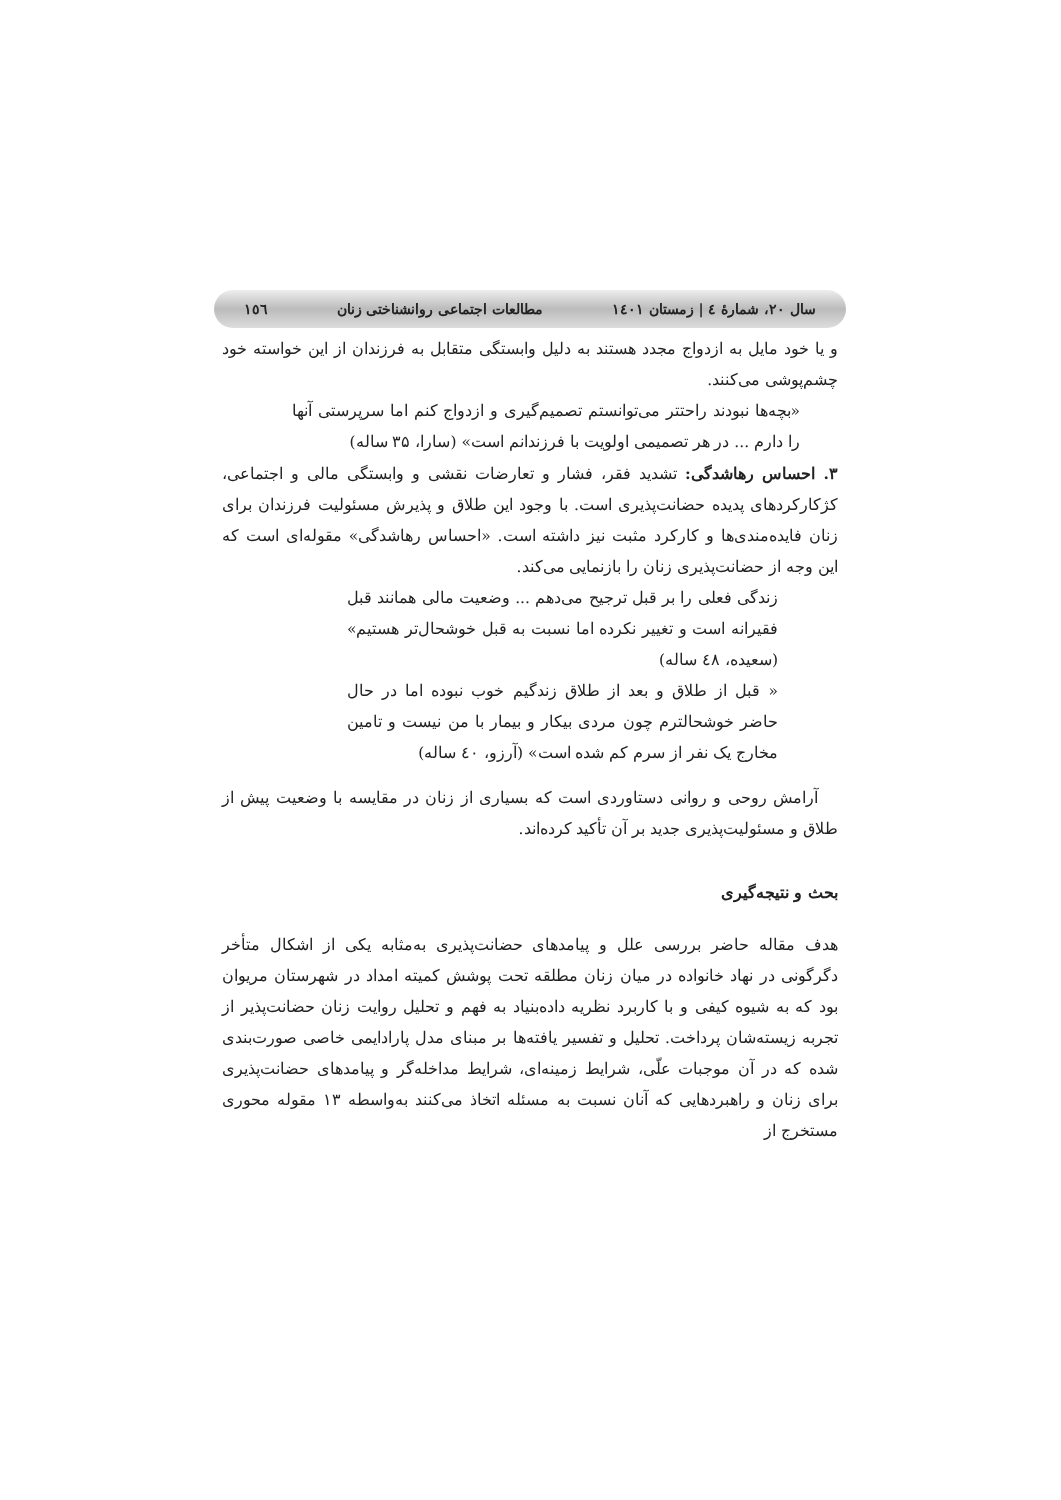سال ۲۰، شمارۀ ٤ | زمستان ١٤٠١ مطالعات اجتماعی روانشناختی زنان ١٥٦
و یا خود مایل به ازدواج مجدد هستند به دلیل وابستگی متقابل به فرزندان از این خواسته خود چشم‌پوشی می‌کنند.
«بچه‌ها نبودند راحتتر می‌توانستم تصمیم‌گیری و ازدواج کنم اما سرپرستی آنها را دارم ... در هر تصمیمی اولویت با فرزندانم است» (سارا، ۳۵ ساله)
۳. احساس رهاشدگی: تشدید فقر، فشار و تعارضات نقشی و وابستگی مالی و اجتماعی، کژکارکردهای پدیده حضانت‌پذیری است. با وجود این طلاق و پذیرش مسئولیت فرزندان برای زنان فایده‌مندی‌ها و کارکرد مثبت نیز داشته است. «احساس رهاشدگی» مقوله‌ای است که این وجه از حضانت‌پذیری زنان را بازنمایی می‌کند.
زندگی فعلی را بر قبل ترجیح می‌دهم ... وضعیت مالی همانند قبل فقیرانه است و تغییر نکرده اما نسبت به قبل خوشحال‌تر هستیم» (سعیده، ٤٨ ساله)
« قبل از طلاق و بعد از طلاق زندگیم خوب نبوده اما در حال حاضر خوشحالترم چون مردی بیکار و بیمار با من نیست و تامین مخارج یک نفر از سرم کم شده است» (آرزو، ٤٠ ساله)
آرامش روحی و روانی دستاوردی است که بسیاری از زنان در مقایسه با وضعیت پیش از طلاق و مسئولیت‌پذیری جدید بر آن تأکید کرده‌اند.
بحث و نتیجه‌گیری
هدف مقاله حاضر بررسی علل و پیامدهای حضانت‌پذیری به‌مثابه یکی از اشکال متأخر دگرگونی در نهاد خانواده در میان زنان مطلقه تحت پوشش کمیته امداد در شهرستان مریوان بود که به شیوه کیفی و با کاربرد نظریه داده‌بنیاد به فهم و تحلیل روایت زنان حضانت‌پذیر از تجربه زیسته‌شان پرداخت. تحلیل و تفسیر یافته‌ها بر مبنای مدل پارادایمی خاصی صورت‌بندی شده که در آن موجبات علّی، شرایط زمینه‌ای، شرایط مداخله‌گر و پیامدهای حضانت‌پذیری برای زنان و راهبردهایی که آنان نسبت به مسئله اتخاذ می‌کنند به‌واسطه ۱۳ مقوله محوری مستخرج از